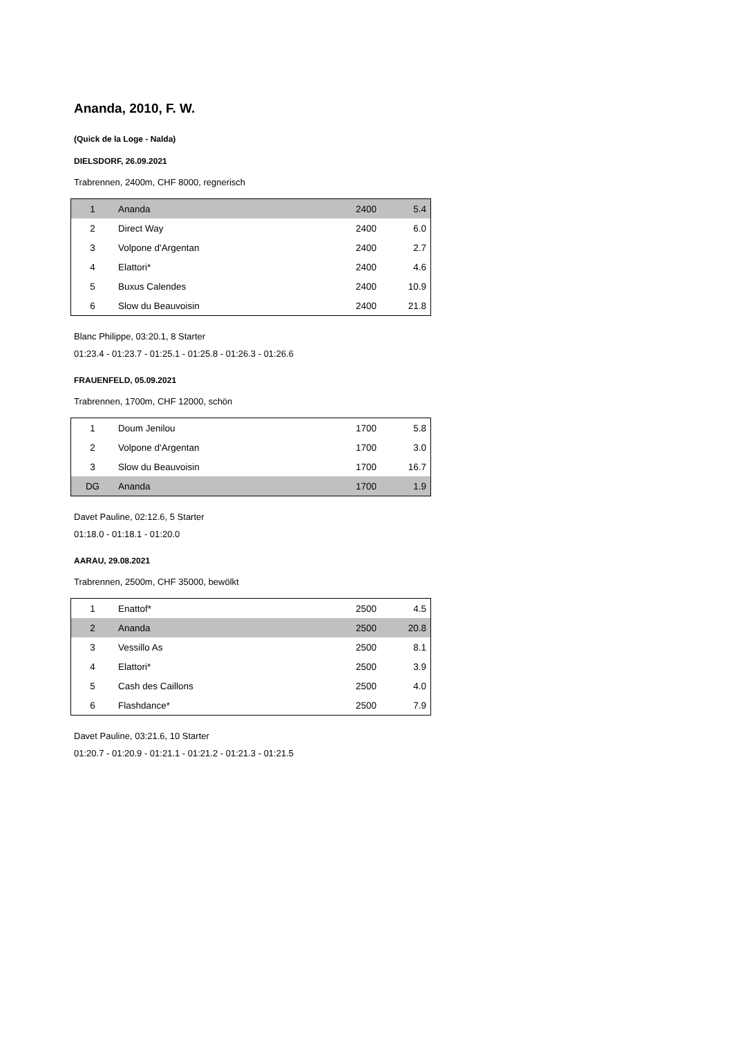Ananda, 2010, F. W.
(Quick de la Loge - Nalda)
DIELSDORF, 26.09.2021
Trabrennen, 2400m, CHF 8000, regnerisch
| 1 | Ananda | 2400 | 5.4 |
| 2 | Direct Way | 2400 | 6.0 |
| 3 | Volpone d'Argentan | 2400 | 2.7 |
| 4 | Elattori* | 2400 | 4.6 |
| 5 | Buxus Calendes | 2400 | 10.9 |
| 6 | Slow du Beauvoisin | 2400 | 21.8 |
Blanc Philippe, 03:20.1, 8 Starter
01:23.4 - 01:23.7 - 01:25.1 - 01:25.8 - 01:26.3 - 01:26.6
FRAUENFELD, 05.09.2021
Trabrennen, 1700m, CHF 12000, schön
| 1 | Doum Jenilou | 1700 | 5.8 |
| 2 | Volpone d'Argentan | 1700 | 3.0 |
| 3 | Slow du Beauvoisin | 1700 | 16.7 |
| DG | Ananda | 1700 | 1.9 |
Davet Pauline, 02:12.6, 5 Starter
01:18.0 - 01:18.1 - 01:20.0
AARAU, 29.08.2021
Trabrennen, 2500m, CHF 35000, bewölkt
| 1 | Enattof* | 2500 | 4.5 |
| 2 | Ananda | 2500 | 20.8 |
| 3 | Vessillo As | 2500 | 8.1 |
| 4 | Elattori* | 2500 | 3.9 |
| 5 | Cash des Caillons | 2500 | 4.0 |
| 6 | Flashdance* | 2500 | 7.9 |
Davet Pauline, 03:21.6, 10 Starter
01:20.7 - 01:20.9 - 01:21.1 - 01:21.2 - 01:21.3 - 01:21.5